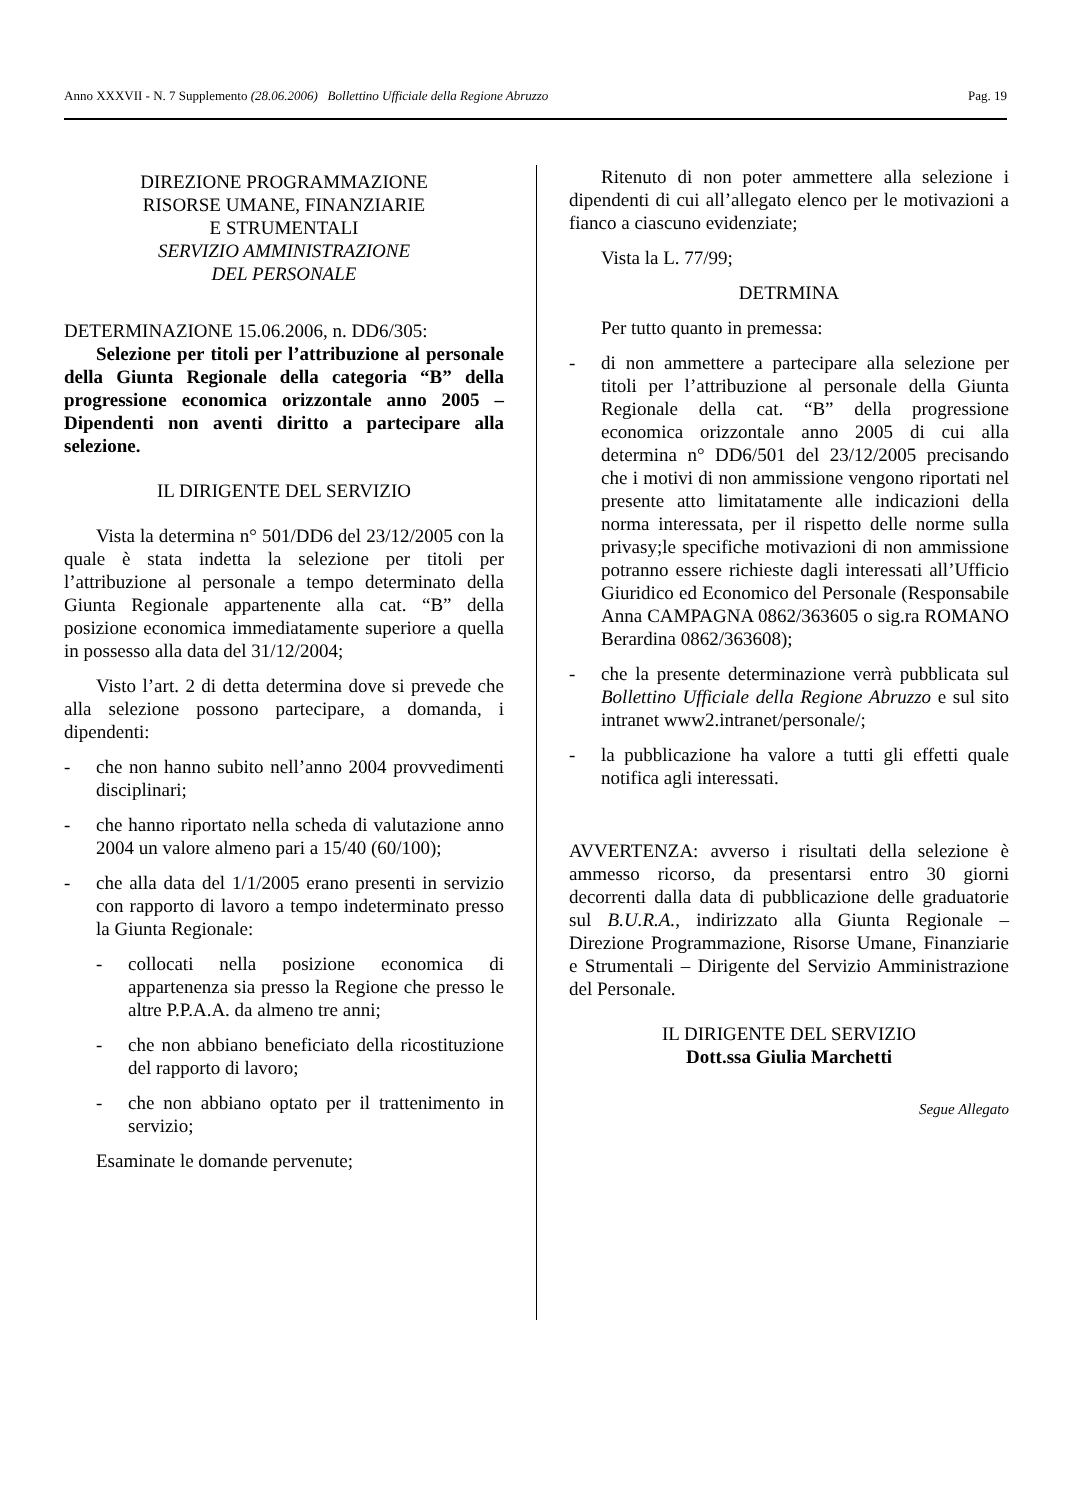Anno XXXVII - N. 7 Supplemento (28.06.2006) Bollettino Ufficiale della Regione Abruzzo Pag. 19
DIREZIONE PROGRAMMAZIONE
RISORSE UMANE, FINANZIARIE
E STRUMENTALI
SERVIZIO AMMINISTRAZIONE
DEL PERSONALE
DETERMINAZIONE 15.06.2006, n. DD6/305:
Selezione per titoli per l’attribuzione al personale della Giunta Regionale della categoria “B” della progressione economica orizzontale anno 2005 – Dipendenti non aventi diritto a partecipare alla selezione.
IL DIRIGENTE DEL SERVIZIO
Vista la determina n° 501/DD6 del 23/12/2005 con la quale è stata indetta la selezione per titoli per l’attribuzione al personale a tempo determinato della Giunta Regionale appartenente alla cat. “B” della posizione economica immediatamente superiore a quella in possesso alla data del 31/12/2004;
Visto l’art. 2 di detta determina dove si prevede che alla selezione possono partecipare, a domanda, i dipendenti:
- che non hanno subito nell’anno 2004 provvedimenti disciplinari;
- che hanno riportato nella scheda di valutazione anno 2004 un valore almeno pari a 15/40 (60/100);
- che alla data del 1/1/2005 erano presenti in servizio con rapporto di lavoro a tempo indeterminato presso la Giunta Regionale:
- collocati nella posizione economica di appartenenza sia presso la Regione che presso le altre P.P.A.A. da almeno tre anni;
- che non abbiano beneficiato della ricostituzione del rapporto di lavoro;
- che non abbiano optato per il trattenimento in servizio;
Esaminate le domande pervenute;
Ritenuto di non poter ammettere alla selezione i dipendenti di cui all’allegato elenco per le motivazioni a fianco a ciascuno evidenziate;
Vista la L. 77/99;
DETRMINA
Per tutto quanto in premessa:
- di non ammettere a partecipare alla selezione per titoli per l’attribuzione al personale della Giunta Regionale della cat. “B” della progressione economica orizzontale anno 2005 di cui alla determina n° DD6/501 del 23/12/2005 precisando che i motivi di non ammissione vengono riportati nel presente atto limitatamente alle indicazioni della norma interessata, per il rispetto delle norme sulla privasy;le specifiche motivazioni di non ammissione potranno essere richieste dagli interessati all’Ufficio Giuridico ed Economico del Personale (Responsabile Anna CAMPAGNA 0862/363605 o sig.ra ROMANO Berardina 0862/363608);
- che la presente determinazione verrà pubblicata sul Bollettino Ufficiale della Regione Abruzzo e sul sito intranet www2.intranet/personale/;
- la pubblicazione ha valore a tutti gli effetti quale notifica agli interessati.
AVVERTENZA: avverso i risultati della selezione è ammesso ricorso, da presentarsi entro 30 giorni decorrenti dalla data di pubblicazione delle graduatorie sul B.U.R.A., indirizzato alla Giunta Regionale – Direzione Programmazione, Risorse Umane, Finanziarie e Strumentali – Dirigente del Servizio Amministrazione del Personale.
IL DIRIGENTE DEL SERVIZIO
Dott.ssa Giulia Marchetti
Segue Allegato